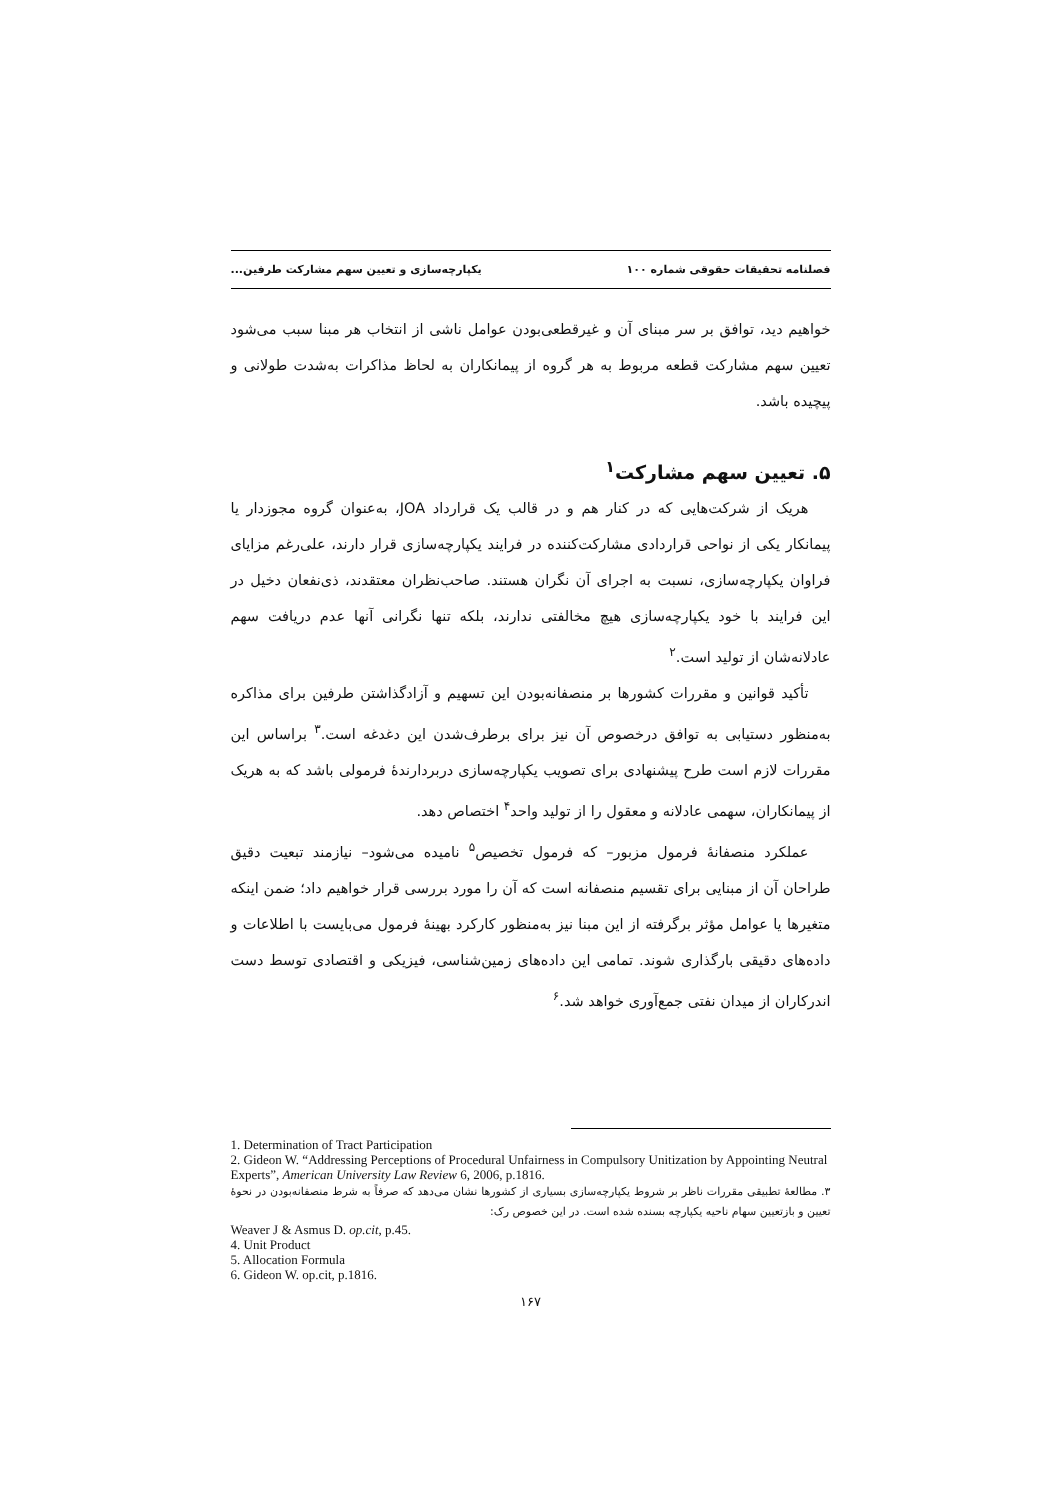فصلنامه تحقیقات حقوقی شماره ۱۰۰ یکپارچه‌سازی و تعیین سهم مشارکت طرفین...
خواهیم دید، توافق بر سر مبنای آن و غیرقطعی‌بودن عوامل ناشی از انتخاب هر مبنا سبب می‌شود تعیین سهم مشارکت قطعه مربوط به هر گروه از پیمانکاران به لحاظ مذاکرات به‌شدت طولانی و پیچیده باشد.
۵. تعیین سهم مشارکت<sup>۱</sup>
هریک از شرکت‌هایی که در کنار هم و در قالب یک قرارداد JOA، به‌عنوان گروه مجوزدار یا پیمانکار یکی از نواحی قراردادی مشارکت‌کننده در فرایند یکپارچه‌سازی قرار دارند، علی‌رغم مزایای فراوان یکپارچه‌سازی، نسبت به اجرای آن نگران هستند. صاحب‌نظران معتقدند، ذی‌نفعان دخیل در این فرایند با خود یکپارچه‌سازی هیچ مخالفتی ندارند، بلکه تنها نگرانی آنها عدم دریافت سهم عادلانه‌شان از تولید است.<sup>۲</sup>
تأکید قوانین و مقررات کشورها بر منصفانه‌بودن این تسهیم و آزادگذاشتن طرفین برای مذاکره به‌منظور دستیابی به توافق درخصوص آن نیز برای برطرف‌شدن این دغدغه است.<sup>۳</sup> براساس این مقررات لازم است طرح پیشنهادی برای تصویب یکپارچه‌سازی دربردارندهٔ فرمولی باشد که به هریک از پیمانکاران، سهمی عادلانه و معقول را از تولید واحد<sup>۴</sup> اختصاص دهد.
عملکرد منصفانهٔ فرمول مزبور– که فرمول تخصیص<sup>۵</sup> نامیده می‌شود– نیازمند تبعیت دقیق طراحان آن از مبنایی برای تقسیم منصفانه است که آن را مورد بررسی قرار خواهیم داد؛ ضمن اینکه متغیرها یا عوامل مؤثر برگرفته از این مبنا نیز به‌منظور کارکرد بهینهٔ فرمول می‌بایست با اطلاعات و داده‌های دقیقی بارگذاری شوند. تمامی این داده‌های زمین‌شناسی، فیزیکی و اقتصادی توسط دست اندرکاران از میدان نفتی جمع‌آوری خواهد شد.<sup>۶</sup>
1. Determination of Tract Participation
2. Gideon W. “Addressing Perceptions of Procedural Unfairness in Compulsory Unitization by Appointing Neutral Experts”, American University Law Review 6, 2006, p.1816.
۳. مطالعهٔ تطبیقی مقررات ناظر بر شروط یکپارچه‌سازی بسیاری از کشورها نشان می‌دهد که صرفاً به شرط منصفانه‌بودن در نحوهٔ تعیین و بازتعیین سهام ناحیه یکپارچه بسنده شده است. در این خصوص رک:
Weaver J & Asmus D. op.cit, p.45.
4. Unit Product
5. Allocation Formula
6. Gideon W. op.cit, p.1816.
۱۶۷